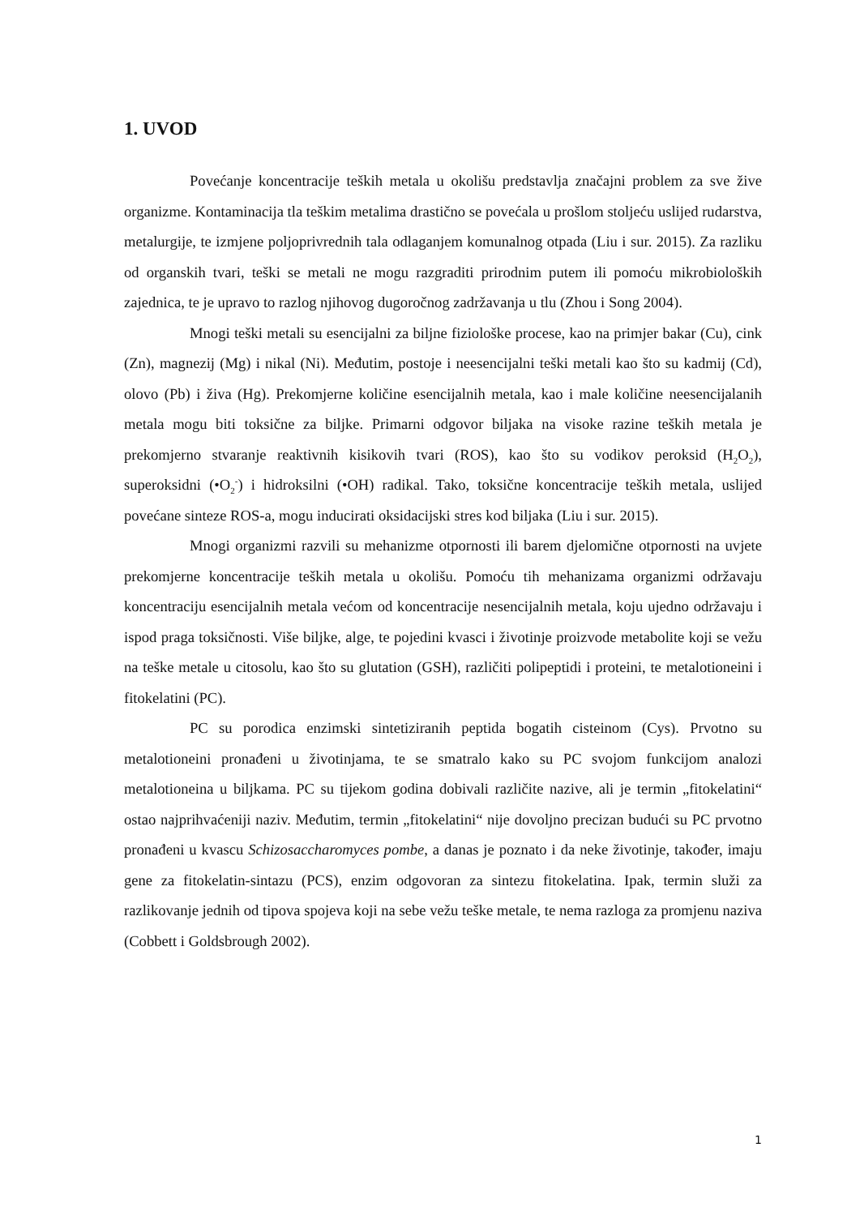1. UVOD
Povećanje koncentracije teških metala u okolišu predstavlja značajni problem za sve žive organizme. Kontaminacija tla teškim metalima drastično se povećala u prošlom stoljeću uslijed rudarstva, metalurgije, te izmjene poljoprivrednih tala odlaganjem komunalnog otpada (Liu i sur. 2015). Za razliku od organskih tvari, teški se metali ne mogu razgraditi prirodnim putem ili pomoću mikrobioloških zajednica, te je upravo to razlog njihovog dugoročnog zadržavanja u tlu (Zhou i Song 2004).
Mnogi teški metali su esencijalni za biljne fiziološke procese, kao na primjer bakar (Cu), cink (Zn), magnezij (Mg) i nikal (Ni). Međutim, postoje i neesencijalni teški metali kao što su kadmij (Cd), olovo (Pb) i živa (Hg). Prekomjerne količine esencijalnih metala, kao i male količine neesencijalanih metala mogu biti toksične za biljke. Primarni odgovor biljaka na visoke razine teških metala je prekomjerno stvaranje reaktivnih kisikovih tvari (ROS), kao što su vodikov peroksid (H<sub>2</sub>O<sub>2</sub>), superoksidni (•O<sub>2</sub><sup>-</sup>) i hidroksilni (•OH) radikal. Tako, toksične koncentracije teških metala, uslijed povećane sinteze ROS-a, mogu inducirati oksidacijski stres kod biljaka (Liu i sur. 2015).
Mnogi organizmi razvili su mehanizme otpornosti ili barem djelomične otpornosti na uvjete prekomjerne koncentracije teških metala u okolišu. Pomoću tih mehanizama organizmi održavaju koncentraciju esencijalnih metala većom od koncentracije nesencijalnih metala, koju ujedno održavaju i ispod praga toksičnosti. Više biljke, alge, te pojedini kvasci i životinje proizvode metabolite koji se vežu na teške metale u citosolu, kao što su glutation (GSH), različiti polipeptidi i proteini, te metalotioneini i fitokelatini (PC).
PC su porodica enzimski sintetiziranih peptida bogatih cisteinom (Cys). Prvotno su metalotioneini pronađeni u životinjama, te se smatralo kako su PC svojom funkcijom analozi metalotioneina u biljkama. PC su tijekom godina dobivali različite nazive, ali je termin „fitokelatini“ ostao najprihvaćeniji naziv. Međutim, termin „fitokelatini“ nije dovoljno precizan budući su PC prvotno pronađeni u kvascu Schizosaccharomyces pombe, a danas je poznato i da neke životinje, također, imaju gene za fitokelatin-sintazu (PCS), enzim odgovoran za sintezu fitokelatina. Ipak, termin služi za razlikovanje jednih od tipova spojeva koji na sebe vežu teške metale, te nema razloga za promjenu naziva (Cobbett i Goldsbrough 2002).
1